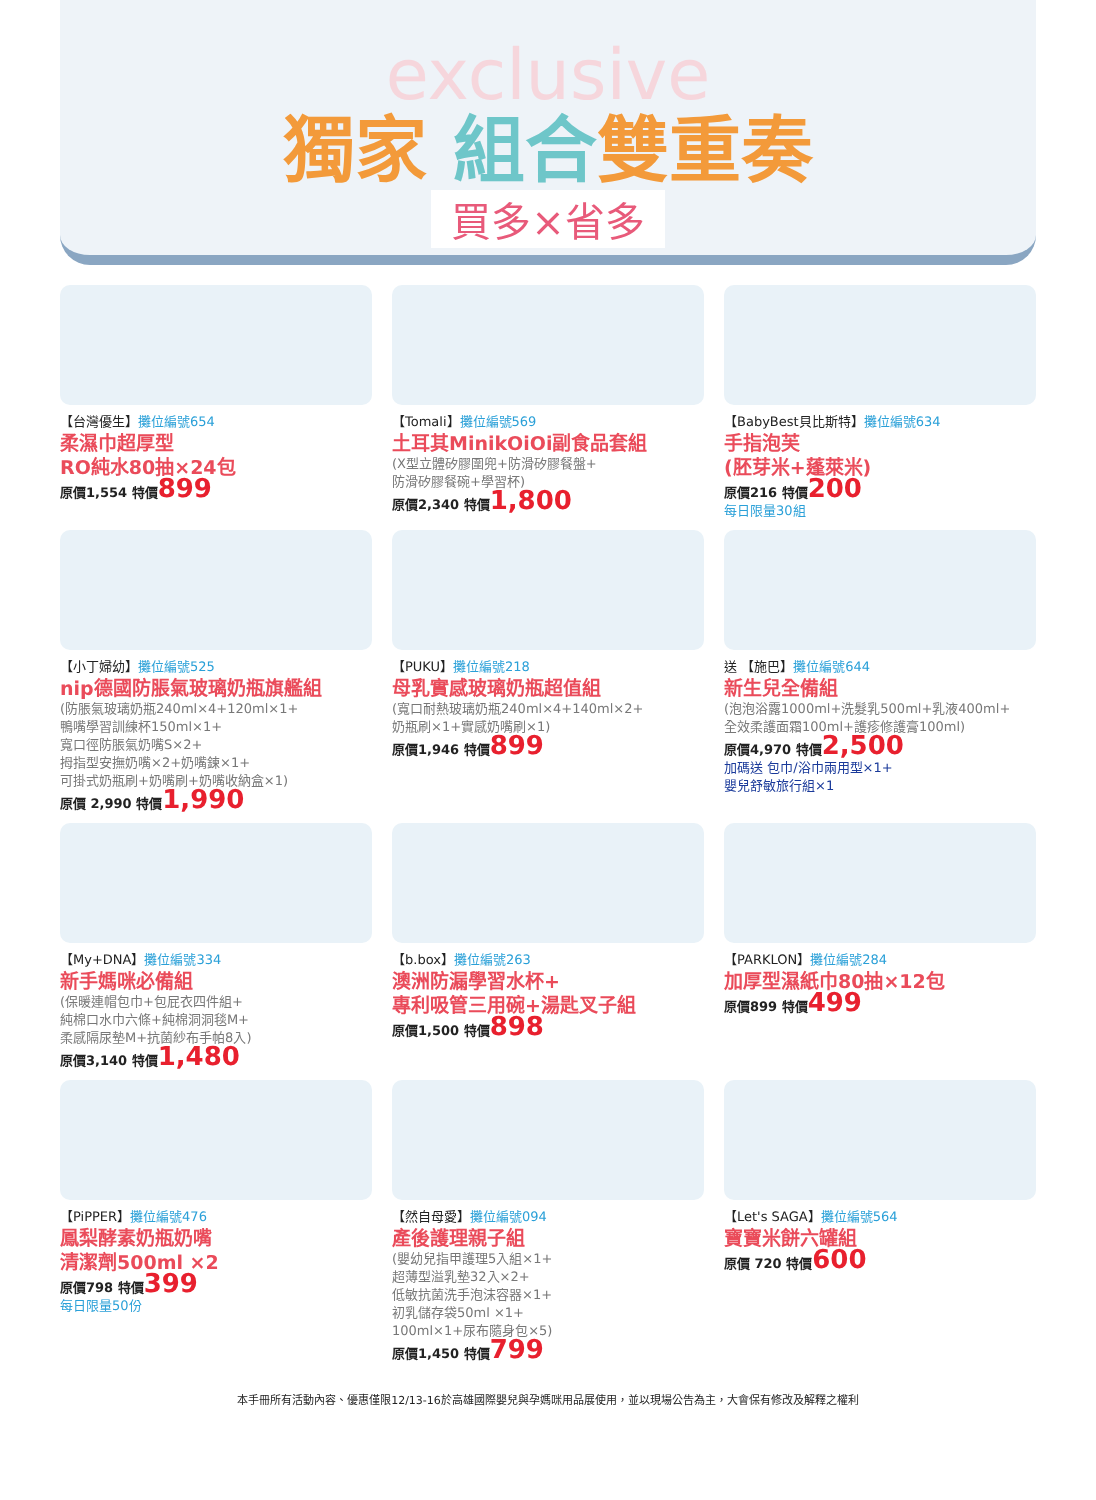exclusive
獨家 組合雙重奏
買多×省多
【台灣優生】攤位編號654
柔濕巾超厚型
RO純水80抽×24包
原價1,554 特價899
【Tomali】攤位編號569
土耳其MinikOiOi副食品套組
(X型立體矽膠圍兜+防滑矽膠餐盤+
防滑矽膠餐碗+學習杯)
原價2,340 特價1,800
【BabyBest貝比斯特】攤位編號634
手指泡芙
(胚芽米+蓬萊米)
原價216 特價200
每日限量30組
【小丁婦幼】攤位編號525
nip德國防脹氣玻璃奶瓶旗艦組
(防脹氣玻璃奶瓶240ml×4+120ml×1+
鴨嘴學習訓練杯150ml×1+
寬口徑防脹氣奶嘴S×2+
拇指型安撫奶嘴×2+奶嘴鍊×1+
可掛式奶瓶刷+奶嘴刷+奶嘴收納盒×1)
原價 2,990 特價1,990
【PUKU】攤位編號218
母乳實感玻璃奶瓶超值組
(寬口耐熱玻璃奶瓶240ml×4+140ml×2+
奶瓶刷×1+實感奶嘴刷×1)
原價1,946 特價899
送 【施巴】攤位編號644
新生兒全備組
(泡泡浴露1000ml+洗髮乳500ml+乳液400ml+
全效柔護面霜100ml+護疹修護膏100ml)
原價4,970 特價2,500
加碼送 包巾/浴巾兩用型×1+
嬰兒舒敏旅行組×1
【My+DNA】攤位編號334
新手媽咪必備組
(保暖連帽包巾+包屁衣四件組+
純棉口水巾六條+純棉洞洞毯M+
柔感隔尿墊M+抗菌紗布手帕8入)
原價3,140 特價1,480
【b.box】攤位編號263
澳洲防漏學習水杯+
專利吸管三用碗+湯匙叉子組
原價1,500 特價898
【PARKLON】攤位編號284
加厚型濕紙巾80抽×12包
原價899 特價499
【PiPPER】攤位編號476
鳳梨酵素奶瓶奶嘴
清潔劑500ml ×2
原價798 特價399
每日限量50份
【然自母愛】攤位編號094
產後護理親子組
(嬰幼兒指甲護理5入組×1+
超薄型溢乳墊32入×2+
低敏抗菌洗手泡沫容器×1+
初乳儲存袋50ml ×1+
100ml×1+尿布隨身包×5)
原價1,450 特價799
【Let's SAGA】攤位編號564
寶寶米餅六罐組
原價 720 特價600
本手冊所有活動內容、優惠僅限12/13-16於高雄國際嬰兒與孕媽咪用品展使用，並以現場公告為主，大會保有修改及解釋之權利